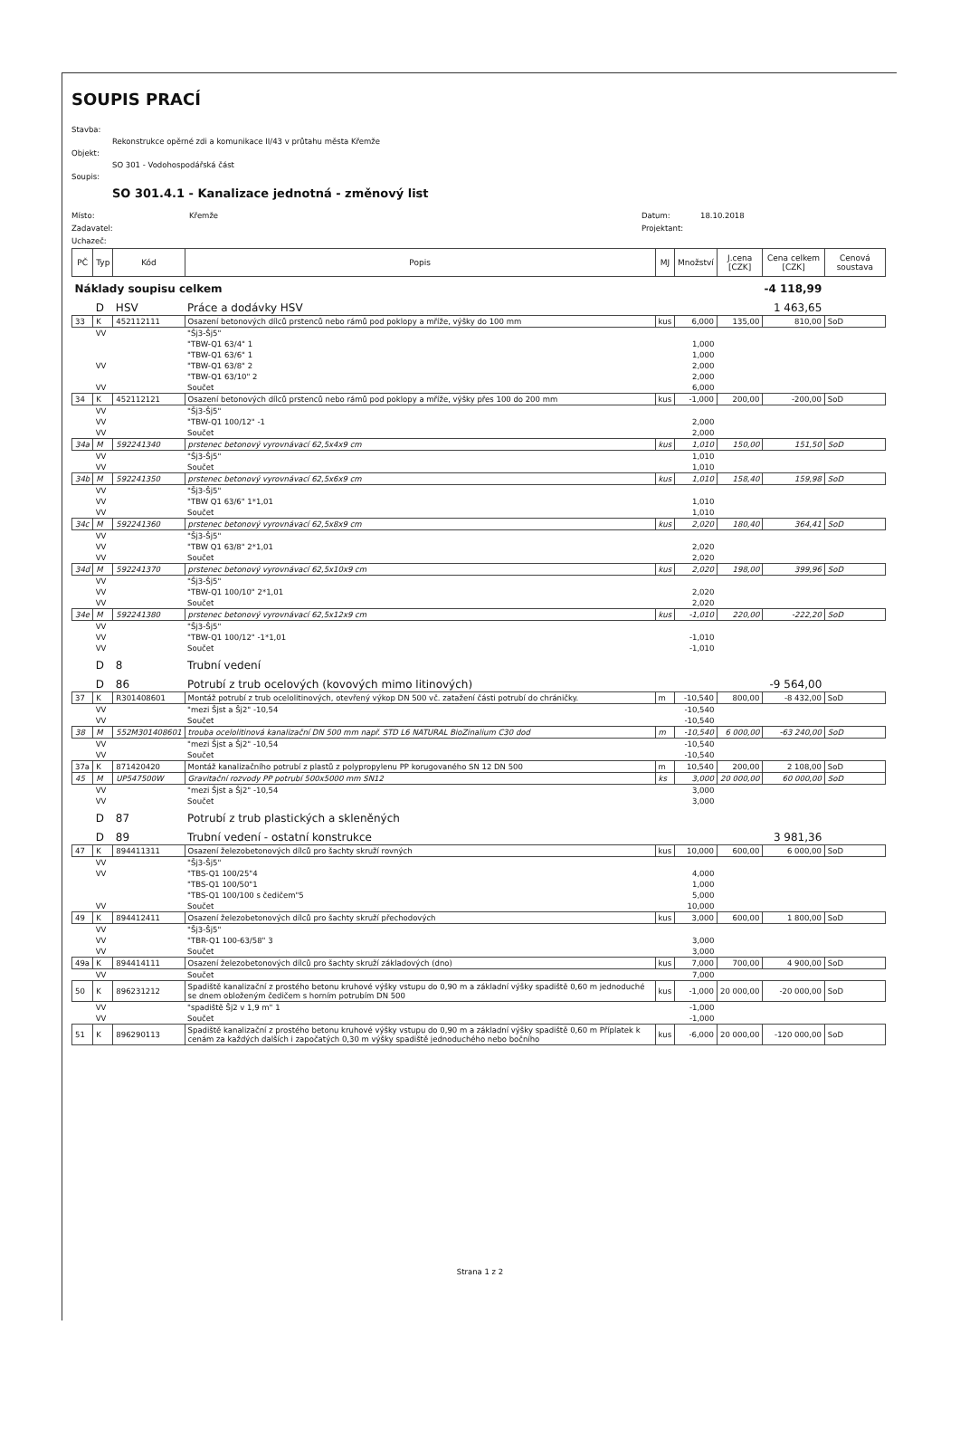SOUPIS PRACÍ
Stavba:
Rekonstrukce opěrné zdi a komunikace II/43 v průtahu města Křemže
Objekt:
SO 301 - Vodohospodářská část
Soupis:
SO 301.4.1 - Kanalizace jednotná - změnový list
Místo: Křemže Datum: 18.10.2018
Zadavatel: Projektant:
Uchazeč:
| PČ | Typ | Kód | Popis | MJ | Množství | J.cena [CZK] | Cena celkem [CZK] | Cenová soustava |
| --- | --- | --- | --- | --- | --- | --- | --- | --- |
| Náklady soupisu celkem | | | | -4 118,99 | | | | |
| | D | HSV | Práce a dodávky HSV | 1 463,65 | | | | |
| 33 | K | 452112111 | Osazení betonových dílců prstenců nebo rámů pod poklopy a mříže, výšky do 100 mm | kus | 6,000 | 135,00 | 810,00 | SoD |
| | VV | | "Šj3-Šj5" | | | | | |
| | | | "TBW-Q1 63/4" 1 | | 1,000 | | | |
| | | | "TBW-Q1 63/6" 1 | | 1,000 | | | |
| | VV | | "TBW-Q1 63/8" 2 | | 2,000 | | | |
| | | | "TBW-Q1 63/10" 2 | | 2,000 | | | |
| | VV | | Součet | | 6,000 | | | |
| 34 | K | 452112121 | Osazení betonových dílců prstenců nebo rámů pod poklopy a mříže, výšky přes 100 do 200 mm | kus | -1,000 | 200,00 | -200,00 | SoD |
| | VV | | "Šj3-Šj5" | | | | | |
| | VV | | "TBW-Q1 100/12" -1 | | 2,000 | | | |
| | VV | | Součet | | 2,000 | | | |
| 34a | M | 592241340 | prstenec betonový vyrovnávací 62,5x4x9 cm | kus | 1,010 | 150,00 | 151,50 | SoD |
| | VV | | "Šj3-Šj5" | | 1,010 | | | |
| | VV | | Součet | | 1,010 | | | |
| 34b | M | 592241350 | prstenec betonový vyrovnávací 62,5x6x9 cm | kus | 1,010 | 158,40 | 159,98 | SoD |
| | VV | | "Šj3-Šj5" | | | | | |
| | VV | | "TBW Q1 63/6" 1*1,01 | | 1,010 | | | |
| | VV | | Součet | | 1,010 | | | |
| 34c | M | 592241360 | prstenec betonový vyrovnávací 62,5x8x9 cm | kus | 2,020 | 180,40 | 364,41 | SoD |
| | VV | | "Šj3-Šj5" | | | | | |
| | VV | | "TBW Q1 63/8" 2*1,01 | | 2,020 | | | |
| | VV | | Součet | | 2,020 | | | |
| 34d | M | 592241370 | prstenec betonový vyrovnávací 62,5x10x9 cm | kus | 2,020 | 198,00 | 399,96 | SoD |
| | VV | | "Šj3-Šj5" | | | | | |
| | VV | | "TBW-Q1 100/10" 2*1,01 | | 2,020 | | | |
| | VV | | Součet | | 2,020 | | | |
| 34e | M | 592241380 | prstenec betonový vyrovnávací 62,5x12x9 cm | kus | -1,010 | 220,00 | -222,20 | SoD |
| | VV | | "Šj3-Šj5" | | | | | |
| | VV | | "TBW-Q1 100/12" -1*1,01 | | -1,010 | | | |
| | VV | | Součet | | -1,010 | | | |
| | D | 8 | Trubní vedení | | | | | |
| | D | 86 | Potrubí z trub ocelových (kovových mimo litinových) | -9 564,00 | | | | |
| 37 | K | R301408601 | Montáž potrubí z trub ocelolitinových, otevřený výkop DN 500 vč. zatažení části potrubí do chráničky. | m | -10,540 | 800,00 | -8 432,00 | SoD |
| | VV | | "mezi Šjst a Šj2" -10,54 | | -10,540 | | | |
| | VV | | Součet | | -10,540 | | | |
| 38 | M | 552M301408601 | trouba ocelolitinová kanalizační DN 500 mm např. STD L6 NATURAL BioZinalium C30 dod | m | -10,540 | 6 000,00 | -63 240,00 | SoD |
| | VV | | "mezi Šjst a Šj2" -10,54 | | -10,540 | | | |
| | VV | | Součet | | -10,540 | | | |
| 37a | K | 871420420 | Montáž kanalizačního potrubí z plastů z polypropylenu PP korugovaného SN 12 DN 500 | m | 10,540 | 200,00 | 2 108,00 | SoD |
| 45 | M | UP547500W | Gravitační rozvody PP potrubí 500x5000 mm SN12 | ks | 3,000 | 20 000,00 | 60 000,00 | SoD |
| | VV | | "mezi Šjst a Šj2" -10,54 | | 3,000 | | | |
| | VV | | Součet | | 3,000 | | | |
| | D | 87 | Potrubí z trub plastických a skleněných | | | | | |
| | D | 89 | Trubní vedení - ostatní konstrukce | 3 981,36 | | | | |
| 47 | K | 894411311 | Osazení železobetonových dílců pro šachty skruží rovných | kus | 10,000 | 600,00 | 6 000,00 | SoD |
| | VV | | "Šj3-Šj5" | | | | | |
| | VV | | "TBS-Q1 100/25"4 | | 4,000 | | | |
| | | | "TBS-Q1 100/50"1 | | 1,000 | | | |
| | | | "TBS-Q1 100/100 s čedičem"5 | | 5,000 | | | |
| | VV | | Součet | | 10,000 | | | |
| 49 | K | 894412411 | Osazení železobetonových dílců pro šachty skruží přechodových | kus | 3,000 | 600,00 | 1 800,00 | SoD |
| | VV | | "Šj3-Šj5" | | | | | |
| | VV | | "TBR-Q1 100-63/58" 3 | | 3,000 | | | |
| | VV | | Součet | | 3,000 | | | |
| 49a | K | 894414111 | Osazení železobetonových dílců pro šachty skruží základových (dno) | kus | 7,000 | 700,00 | 4 900,00 | SoD |
| | VV | | Součet | | 7,000 | | | |
| 50 | K | 896231212 | Spadiště kanalizační z prostého betonu kruhové výšky vstupu do 0,90 m a základní výšky spadiště 0,60 m jednoduché se dnem obloženým čedičem s horním potrubím DN 500 | kus | -1,000 | 20 000,00 | -20 000,00 | SoD |
| | VV | | "spadiště Šj2 v 1,9 m" 1 | | -1,000 | | | |
| | VV | | Součet | | -1,000 | | | |
| 51 | K | 896290113 | Spadiště kanalizační z prostého betonu kruhové výšky vstupu do 0,90 m a základní výšky spadiště 0,60 m Příplatek k cenám za každých dalších i započatých 0,30 m výšky spadiště jednoduchého nebo bočního | kus | -6,000 | 20 000,00 | -120 000,00 | SoD |
Strana 1 z 2